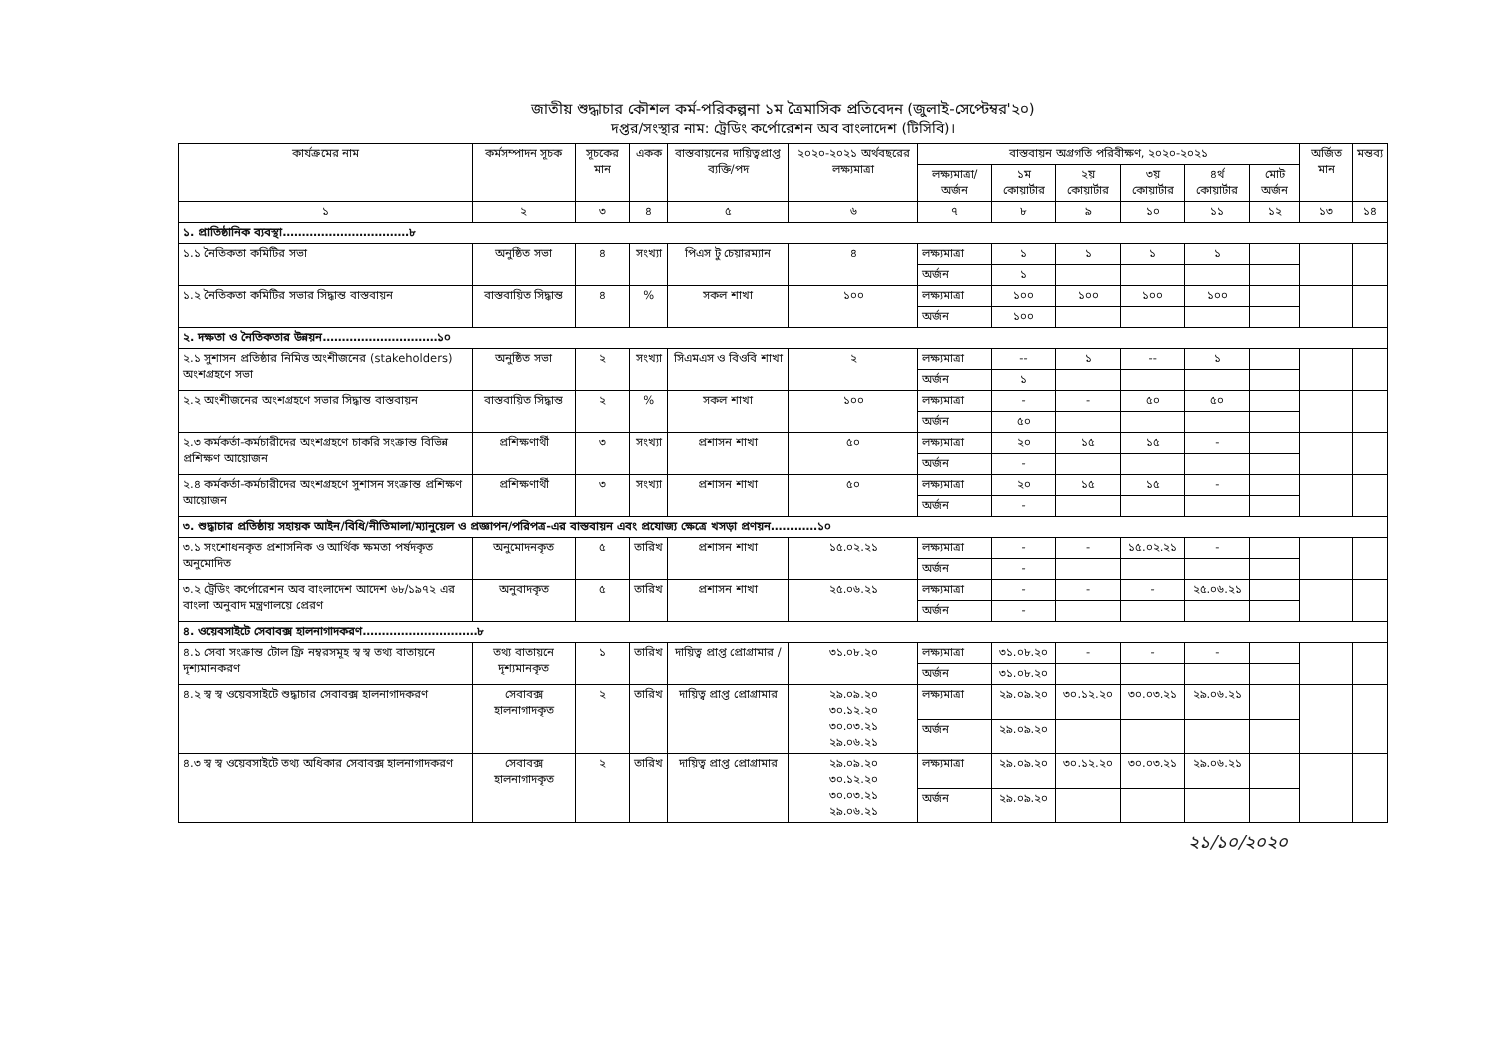জাতীয় শুদ্ধাচার কৌশল কর্ম-পরিকল্পনা ১ম ত্রৈমাসিক প্রতিবেদন (জুলাই-সেপ্টেম্বর'২০)
দপ্তর/সংস্থার নাম: ট্রেডিং কর্পোরেশন অব বাংলাদেশ (টিসিবি)।
| কার্যক্রমের নাম | কর্মসম্পাদন সূচক | সূচকের মান | একক | বাস্তবায়নের দায়িত্বপ্রাপ্ত ব্যক্তি/পদ | ২০২০-২০২১ অর্থবছরের লক্ষ্যমাত্রা | বাস্তবায়ন অগ্রগতি পরিবীক্ষণ, ২০২০-২০২১ | | | | | | অর্জিত মান | মন্তব্য |
| --- | --- | --- | --- | --- | --- | --- | --- | --- | --- | --- | --- | --- | --- |
| | | | | | | লক্ষ্যমাত্রা/ অর্জন | ১ম কোয়ার্টার | ২য় কোয়ার্টার | ৩য় কোয়ার্টার | ৪র্থ কোয়ার্টার | মোট অর্জন | | |
| ১ | ২ | ৩ | ৪ | ৫ | ৬ | ৭ | ৮ | ৯ | ১০ | ১১ | ১২ | ১৩ | ১৪ |
| ১. প্রাতিষ্ঠানিক ব্যবস্থা……………………………৮ | | | | | | | | | | | | | |
| ১.১ নৈতিকতা কমিটির সভা | অনুষ্ঠিত সভা | ৪ | সংখ্যা | পিএস টু চেয়ারম্যান | ৪ | লক্ষ্যমাত্রা | ১ | ১ | ১ | ১ | | | |
| | | | | | | অর্জন | ১ | | | | | | |
| ১.২ নৈতিকতা কমিটির সভার সিদ্ধান্ত বাস্তবায়ন | বাস্তবায়িত সিদ্ধান্ত | ৪ | % | সকল শাখা | ১০০ | লক্ষ্যমাত্রা | ১০০ | ১০০ | ১০০ | ১০০ | | | |
| | | | | | | অর্জন | ১০০ | | | | | | |
| ২. দক্ষতা ও নৈতিকতার উন্নয়ন…………………………১০ | | | | | | | | | | | | | |
| ২.১ সুশাসন প্রতিষ্ঠার নিমিত্ত অংশীজনের (stakeholders) অংশগ্রহণে সভা | অনুষ্ঠিত সভা | ২ | সংখ্যা | সিএমএস ও বিওবি শাখা | ২ | লক্ষ্যমাত্রা | -- | ১ | -- | ১ | | | |
| | | | | | | অর্জন | ১ | | | | | | |
| ২.২ অংশীজনের অংশগ্রহণে সভার সিদ্ধান্ত বাস্তবায়ন | বাস্তবায়িত সিদ্ধান্ত | ২ | % | সকল শাখা | ১০০ | লক্ষ্যমাত্রা | - | - | ৫০ | ৫০ | | | |
| | | | | | | অর্জন | ৫০ | | | | | | |
| ২.৩ কর্মকর্তা-কর্মচারীদের অংশগ্রহণে চাকরি সংক্রান্ত বিভিন্ন প্রশিক্ষণ আয়োজন | প্রশিক্ষণার্থী | ৩ | সংখ্যা | প্রশাসন শাখা | ৫০ | লক্ষ্যমাত্রা | ২০ | ১৫ | ১৫ | - | | | |
| | | | | | | অর্জন | - | | | | | | |
| ২.৪ কর্মকর্তা-কর্মচারীদের অংশগ্রহণে সুশাসন সংক্রান্ত প্রশিক্ষণ আয়োজন | প্রশিক্ষণার্থী | ৩ | সংখ্যা | প্রশাসন শাখা | ৫০ | লক্ষ্যমাত্রা | ২০ | ১৫ | ১৫ | - | | | |
| | | | | | | অর্জন | - | | | | | | |
| ৩. শুদ্ধাচার প্রতিষ্ঠায় সহায়ক আইন/বিধি/নীতিমালা/ম্যানুয়েল ও প্রজ্ঞাপন/পরিপত্র-এর বাস্তবায়ন এবং প্রযোজ্য ক্ষেত্রে খসড়া প্রণয়ন…………১০ | | | | | | | | | | | | | |
| ৩.১ সংশোধনকৃত প্রশাসনিক ও আর্থিক ক্ষমতা পর্ষদকৃত অনুমোদিত | অনুমোদনকৃত | ৫ | তারিখ | প্রশাসন শাখা | ১৫.০২.২১ | লক্ষ্যমাত্রা | - | - | ১৫.০২.২১ | - | | | |
| | | | | | | অর্জন | - | | | | | | |
| ৩.২ ট্রেডিং কর্পোরেশন অব বাংলাদেশ আদেশ ৬৮/১৯৭২ এর বাংলা অনুবাদ মন্ত্রণালয়ে প্রেরণ | অনুবাদকৃত | ৫ | তারিখ | প্রশাসন শাখা | ২৫.০৬.২১ | লক্ষ্যমাত্রা | - | - | - | ২৫.০৬.২১ | | | |
| | | | | | | অর্জন | - | | | | | | |
| ৪. ওয়েবসাইটে সেবাবক্স হালনাগাদকরণ…………………………৮ | | | | | | | | | | | | | |
| ৪.১ সেবা সংক্রান্ত টোল ফ্রি নম্বরসমূহ স্ব স্ব তথ্য বাতায়নে দৃশ্যমানকরণ | তথ্য বাতায়নে দৃশ্যমানকৃত | ১ | তারিখ | দায়িত্ব প্রাপ্ত প্রোগ্রামার / | ৩১.০৮.২০ | লক্ষ্যমাত্রা | ৩১.০৮.২০ | - | - | - | | | |
| | | | | | | অর্জন | ৩১.০৮.২০ | | | | | | |
| ৪.২ স্ব স্ব ওয়েবসাইটে শুদ্ধাচার সেবাবক্স হালনাগাদকরণ | সেবাবক্স হালনাগাদকৃত | ২ | তারিখ | দায়িত্ব প্রাপ্ত প্রোগ্রামার | ২৯.০৯.২০ ৩০.১২.২০ ৩০.০৩.২১ ২৯.০৬.২১ | লক্ষ্যমাত্রা | ২৯.০৯.২০ | ৩০.১২.২০ | ৩০.০৩.২১ | ২৯.০৬.২১ | | | |
| | | | | | | অর্জন | ২৯.০৯.২০ | | | | | | |
| ৪.৩ স্ব স্ব ওয়েবসাইটে তথ্য অধিকার সেবাবক্স হালনাগাদকরণ | সেবাবক্স হালনাগাদকৃত | ২ | তারিখ | দায়িত্ব প্রাপ্ত প্রোগ্রামার | ২৯.০৯.২০ ৩০.১২.২০ ৩০.০৩.২১ ২৯.০৬.২১ | লক্ষ্যমাত্রা | ২৯.০৯.২০ | ৩০.১২.২০ | ৩০.০৩.২১ | ২৯.০৬.২১ | | | |
| | | | | | | অর্জন | ২৯.০৯.২০ | | | | | | |
২১/১০/২০২০